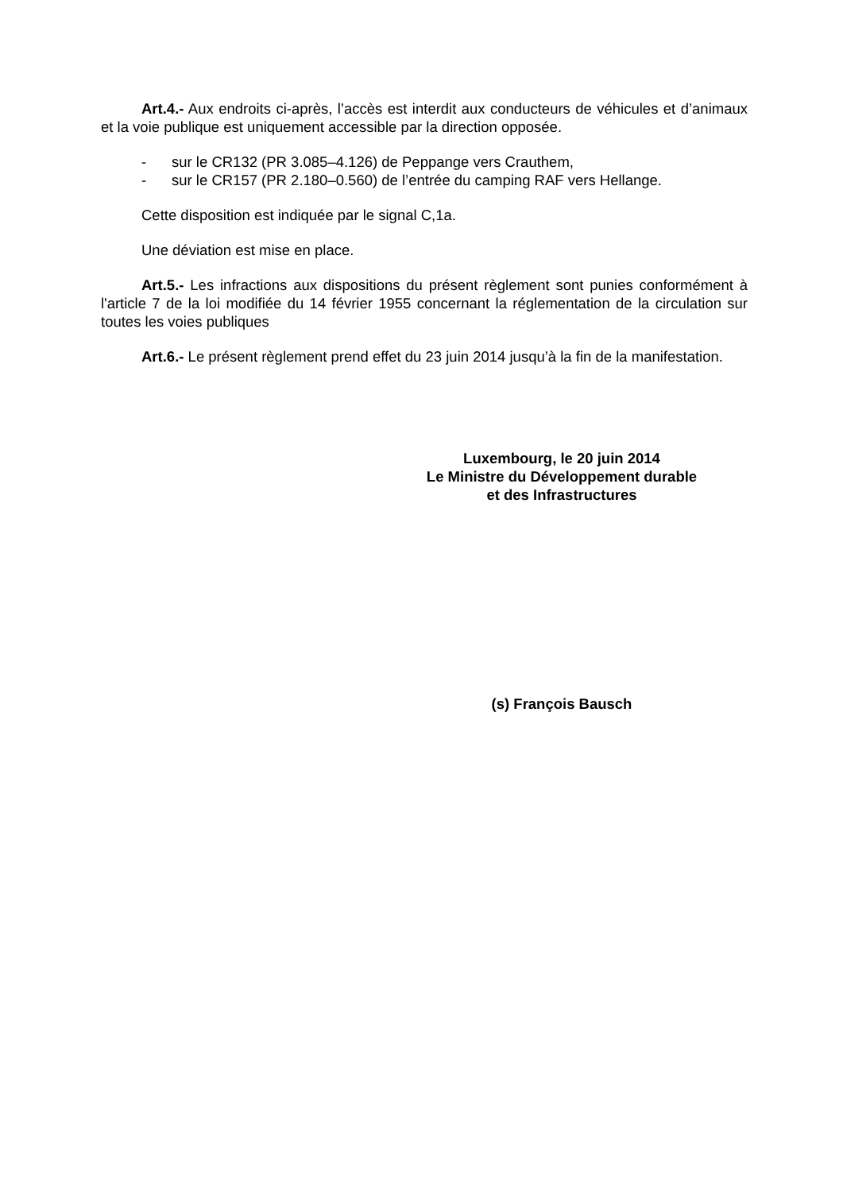Art.4.- Aux endroits ci-après, l’accès est interdit aux conducteurs de véhicules et d’animaux et la voie publique est uniquement accessible par la direction opposée.
- sur le CR132 (PR 3.085–4.126) de Peppange vers Crauthem,
- sur le CR157 (PR 2.180–0.560) de l’entrée du camping RAF vers Hellange.
Cette disposition est indiquée par le signal C,1a.
Une déviation est mise en place.
Art.5.- Les infractions aux dispositions du présent règlement sont punies conformément à l'article 7 de la loi modifiée du 14 février 1955 concernant la réglementation de la circulation sur toutes les voies publiques
Art.6.- Le présent règlement prend effet du 23 juin 2014 jusqu’à la fin de la manifestation.
Luxembourg, le 20 juin 2014
Le Ministre du Développement durable
et des Infrastructures
(s) François Bausch